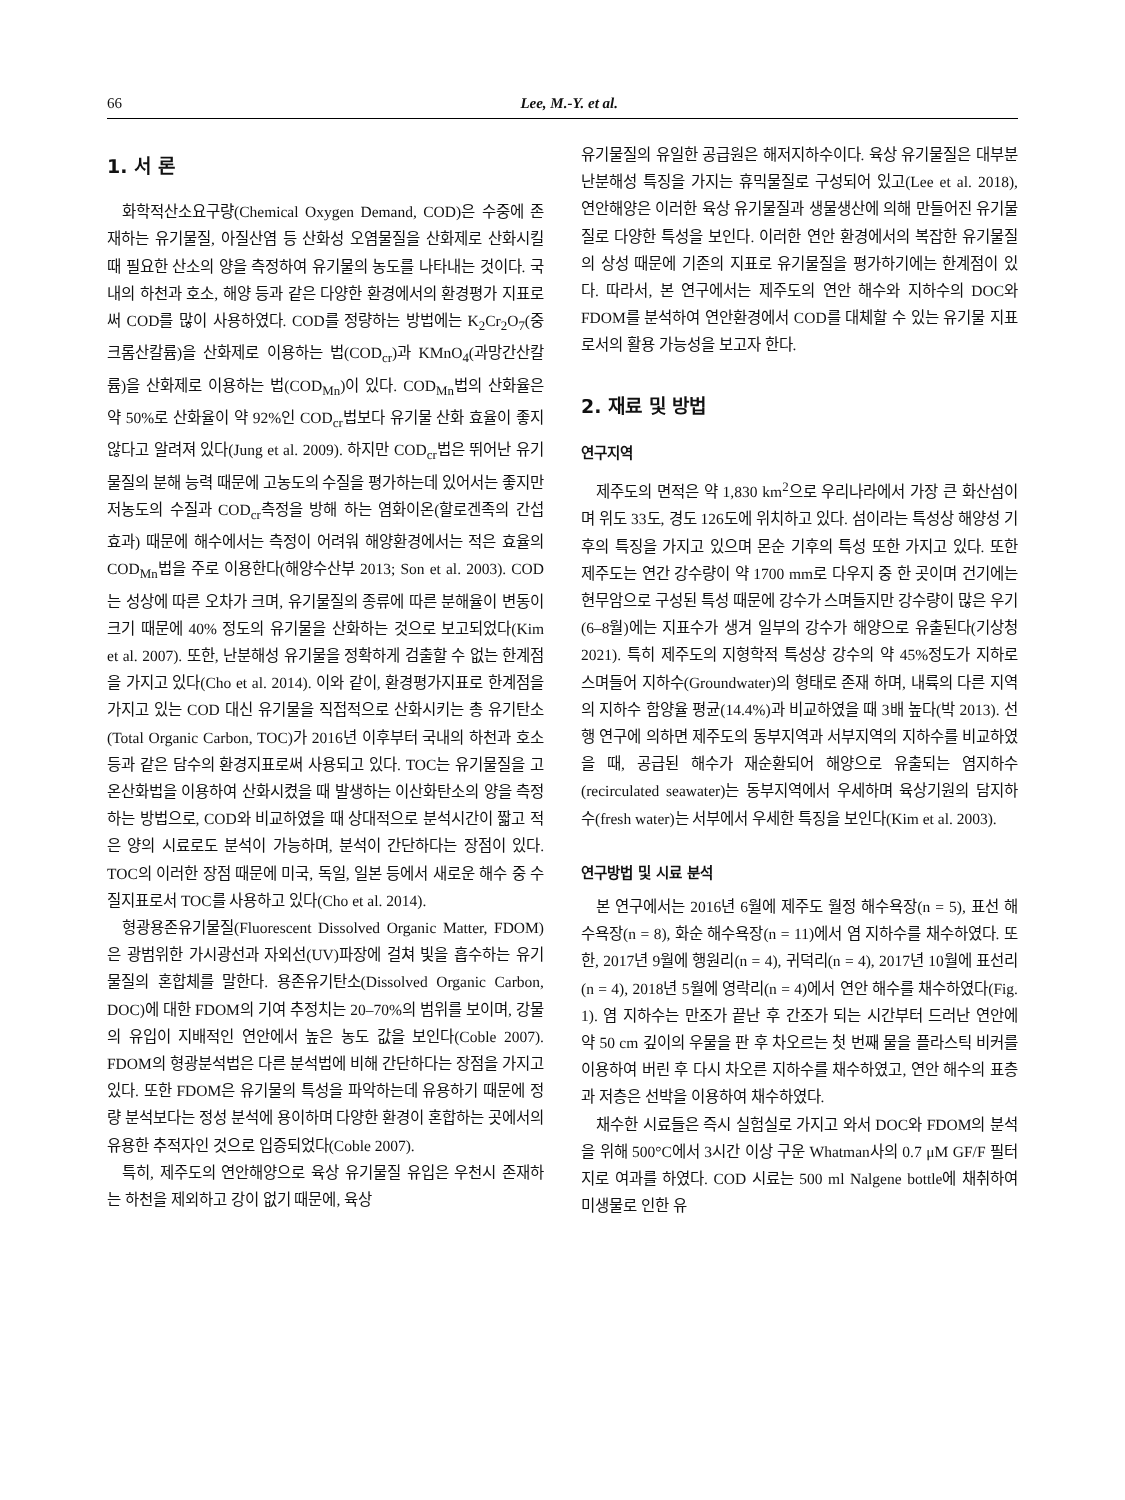66 Lee, M.-Y. et al.
1. 서 론
화학적산소요구량(Chemical Oxygen Demand, COD)은 수중에 존재하는 유기물질, 아질산염 등 산화성 오염물질을 산화제로 산화시킬 때 필요한 산소의 양을 측정하여 유기물의 농도를 나타내는 것이다. 국내의 하천과 호소, 해양 등과 같은 다양한 환경에서의 환경평가 지표로써 COD를 많이 사용하였다. COD를 정량하는 방법에는 K<sub>2</sub>Cr<sub>2</sub>O<sub>7</sub>(중크롬산칼륨)을 산화제로 이용하는 법(COD<sub>cr</sub>)과 KMnO<sub>4</sub>(과망간산칼륨)을 산화제로 이용하는 법(COD<sub>Mn</sub>)이 있다. COD<sub>Mn</sub>법의 산화율은 약 50%로 산화율이 약 92%인 COD<sub>cr</sub>법보다 유기물 산화 효율이 좋지 않다고 알려져 있다(Jung et al. 2009). 하지만 COD<sub>cr</sub>법은 뛰어난 유기물질의 분해 능력 때문에 고농도의 수질을 평가하는데 있어서는 좋지만 저농도의 수질과 COD<sub>cr</sub>측정을 방해 하는 염화이온(할로겐족의 간섭 효과) 때문에 해수에서는 측정이 어려워 해양환경에서는 적은 효율의 COD<sub>Mn</sub>법을 주로 이용한다(해양수산부 2013; Son et al. 2003). COD는 성상에 따른 오차가 크며, 유기물질의 종류에 따른 분해율이 변동이 크기 때문에 40% 정도의 유기물을 산화하는 것으로 보고되었다(Kim et al. 2007). 또한, 난분해성 유기물을 정확하게 검출할 수 없는 한계점을 가지고 있다(Cho et al. 2014). 이와 같이, 환경평가지표로 한계점을 가지고 있는 COD 대신 유기물을 직접적으로 산화시키는 총 유기탄소(Total Organic Carbon, TOC)가 2016년 이후부터 국내의 하천과 호소 등과 같은 담수의 환경지표로써 사용되고 있다. TOC는 유기물질을 고온산화법을 이용하여 산화시켰을 때 발생하는 이산화탄소의 양을 측정하는 방법으로, COD와 비교하였을 때 상대적으로 분석시간이 짧고 적은 양의 시료로도 분석이 가능하며, 분석이 간단하다는 장점이 있다. TOC의 이러한 장점 때문에 미국, 독일, 일본 등에서 새로운 해수 중 수질지표로서 TOC를 사용하고 있다(Cho et al. 2014).
형광용존유기물질(Fluorescent Dissolved Organic Matter, FDOM)은 광범위한 가시광선과 자외선(UV)파장에 걸쳐 빛을 흡수하는 유기물질의 혼합체를 말한다. 용존유기탄소(Dissolved Organic Carbon, DOC)에 대한 FDOM의 기여 추정치는 20–70%의 범위를 보이며, 강물의 유입이 지배적인 연안에서 높은 농도 값을 보인다(Coble 2007). FDOM의 형광분석법은 다른 분석법에 비해 간단하다는 장점을 가지고 있다. 또한 FDOM은 유기물의 특성을 파악하는데 유용하기 때문에 정량 분석보다는 정성 분석에 용이하며 다양한 환경이 혼합하는 곳에서의 유용한 추적자인 것으로 입증되었다(Coble 2007).
특히, 제주도의 연안해양으로 육상 유기물질 유입은 우천시 존재하는 하천을 제외하고 강이 없기 때문에, 육상
유기물질의 유일한 공급원은 해저지하수이다. 육상 유기물질은 대부분 난분해성 특징을 가지는 휴믹물질로 구성되어 있고(Lee et al. 2018), 연안해양은 이러한 육상 유기물질과 생물생산에 의해 만들어진 유기물질로 다양한 특성을 보인다. 이러한 연안 환경에서의 복잡한 유기물질의 상성 때문에 기존의 지표로 유기물질을 평가하기에는 한계점이 있다. 따라서, 본 연구에서는 제주도의 연안 해수와 지하수의 DOC와 FDOM를 분석하여 연안환경에서 COD를 대체할 수 있는 유기물 지표로서의 활용 가능성을 보고자 한다.
2. 재료 및 방법
연구지역
제주도의 면적은 약 1,830 km<sup>2</sup>으로 우리나라에서 가장 큰 화산섬이며 위도 33도, 경도 126도에 위치하고 있다. 섬이라는 특성상 해양성 기후의 특징을 가지고 있으며 몬순 기후의 특성 또한 가지고 있다. 또한 제주도는 연간 강수량이 약 1700 mm로 다우지 중 한 곳이며 건기에는 현무암으로 구성된 특성 때문에 강수가 스며들지만 강수량이 많은 우기(6–8월)에는 지표수가 생겨 일부의 강수가 해양으로 유출된다(기상청 2021). 특히 제주도의 지형학적 특성상 강수의 약 45%정도가 지하로 스며들어 지하수(Groundwater)의 형태로 존재 하며, 내륙의 다른 지역의 지하수 함양율 평균(14.4%)과 비교하였을 때 3배 높다(박 2013). 선행 연구에 의하면 제주도의 동부지역과 서부지역의 지하수를 비교하였을 때, 공급된 해수가 재순환되어 해양으로 유출되는 염지하수(recirculated seawater)는 동부지역에서 우세하며 육상기원의 담지하수(fresh water)는 서부에서 우세한 특징을 보인다(Kim et al. 2003).
연구방법 및 시료 분석
본 연구에서는 2016년 6월에 제주도 월정 해수욕장(n = 5), 표선 해수욕장(n = 8), 화순 해수욕장(n = 11)에서 염 지하수를 채수하였다. 또한, 2017년 9월에 행원리(n = 4), 귀덕리(n = 4), 2017년 10월에 표선리(n = 4), 2018년 5월에 영락리(n = 4)에서 연안 해수를 채수하였다(Fig. 1). 염 지하수는 만조가 끝난 후 간조가 되는 시간부터 드러난 연안에 약 50 cm 깊이의 우물을 판 후 차오르는 첫 번째 물을 플라스틱 비커를 이용하여 버린 후 다시 차오른 지하수를 채수하였고, 연안 해수의 표층과 저층은 선박을 이용하여 채수하였다.
채수한 시료들은 즉시 실험실로 가지고 와서 DOC와 FDOM의 분석을 위해 500°C에서 3시간 이상 구운 Whatman사의 0.7 μM GF/F 필터지로 여과를 하였다. COD 시료는 500 ml Nalgene bottle에 채취하여 미생물로 인한 유